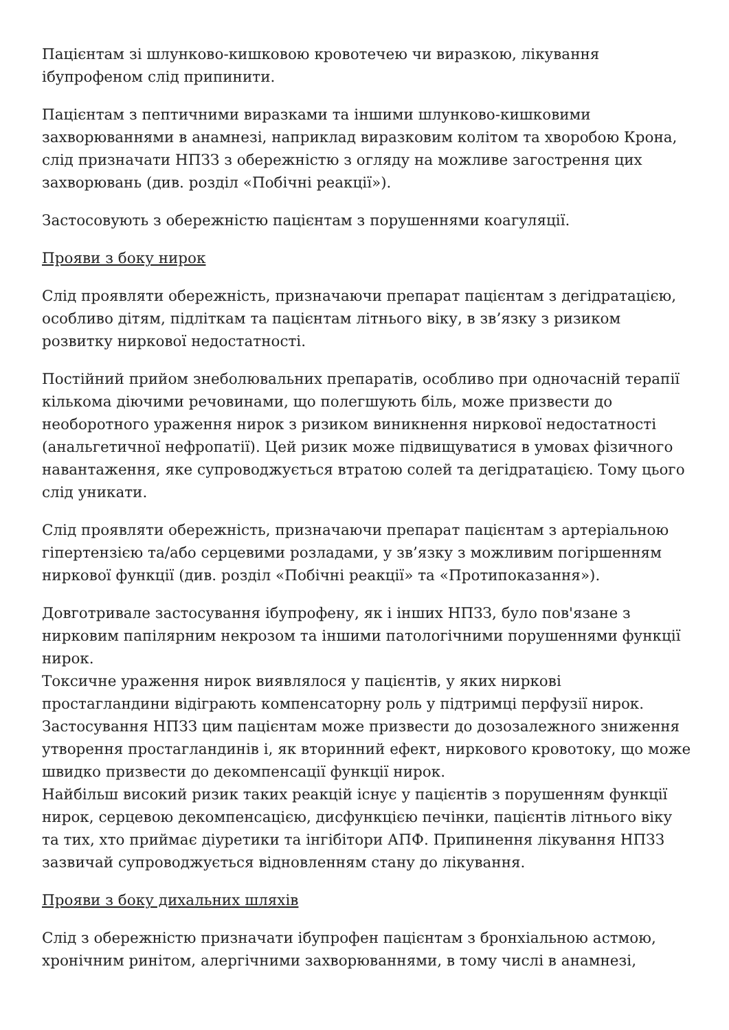Пацієнтам зі шлунково-кишковою кровотечею чи виразкою, лікування ібупрофеном слід припинити.
Пацієнтам з пептичними виразками та іншими шлунково-кишковими захворюваннями в анамнезі, наприклад виразковим колітом та хворобою Крона, слід призначати НПЗЗ з обережністю з огляду на можливе загострення цих захворювань (див. розділ «Побічні реакції»).
Застосовують з обережністю пацієнтам з порушеннями коагуляції.
Прояви з боку нирок
Слід проявляти обережність, призначаючи препарат пацієнтам з дегідратацією, особливо дітям, підліткам та пацієнтам літнього віку, в зв’язку з ризиком розвитку ниркової недостатності.
Постійний прийом знеболювальних препаратів, особливо при одночасній терапії кількома діючими речовинами, що полегшують біль, може призвести до необоротного ураження нирок з ризиком виникнення ниркової недостатності (анальгетичної нефропатії). Цей ризик може підвищуватися в умовах фізичного навантаження, яке супроводжується втратою солей та дегідратацією. Тому цього слід уникати.
Слід проявляти обережність, призначаючи препарат пацієнтам з артеріальною гіпертензією та/або серцевими розладами, у зв’язку з можливим погіршенням ниркової функції (див. розділ «Побічні реакції» та «Протипоказання»).
Довготривале застосування ібупрофену, як і інших НПЗЗ, було пов'язане з нирковим папілярним некрозом та іншими патологічними порушеннями функції нирок.
Токсичне ураження нирок виявлялося у пацієнтів, у яких ниркові простагландини відіграють компенсаторну роль у підтримці перфузії нирок. Застосування НПЗЗ цим пацієнтам може призвести до дозозалежного зниження утворення простагландинів і, як вторинний ефект, ниркового кровотоку, що може швидко призвести до декомпенсації функції нирок.
Найбільш високий ризик таких реакцій існує у пацієнтів з порушенням функції нирок, серцевою декомпенсацією, дисфункцією печінки, пацієнтів літнього віку та тих, хто приймає діуретики та інгібітори АПФ. Припинення лікування НПЗЗ зазвичай супроводжується відновленням стану до лікування.
Прояви з боку дихальних шляхів
Слід з обережністю призначати ібупрофен пацієнтам з бронхіальною астмою, хронічним ринітом, алергічними захворюваннями, в тому числі в анамнезі,